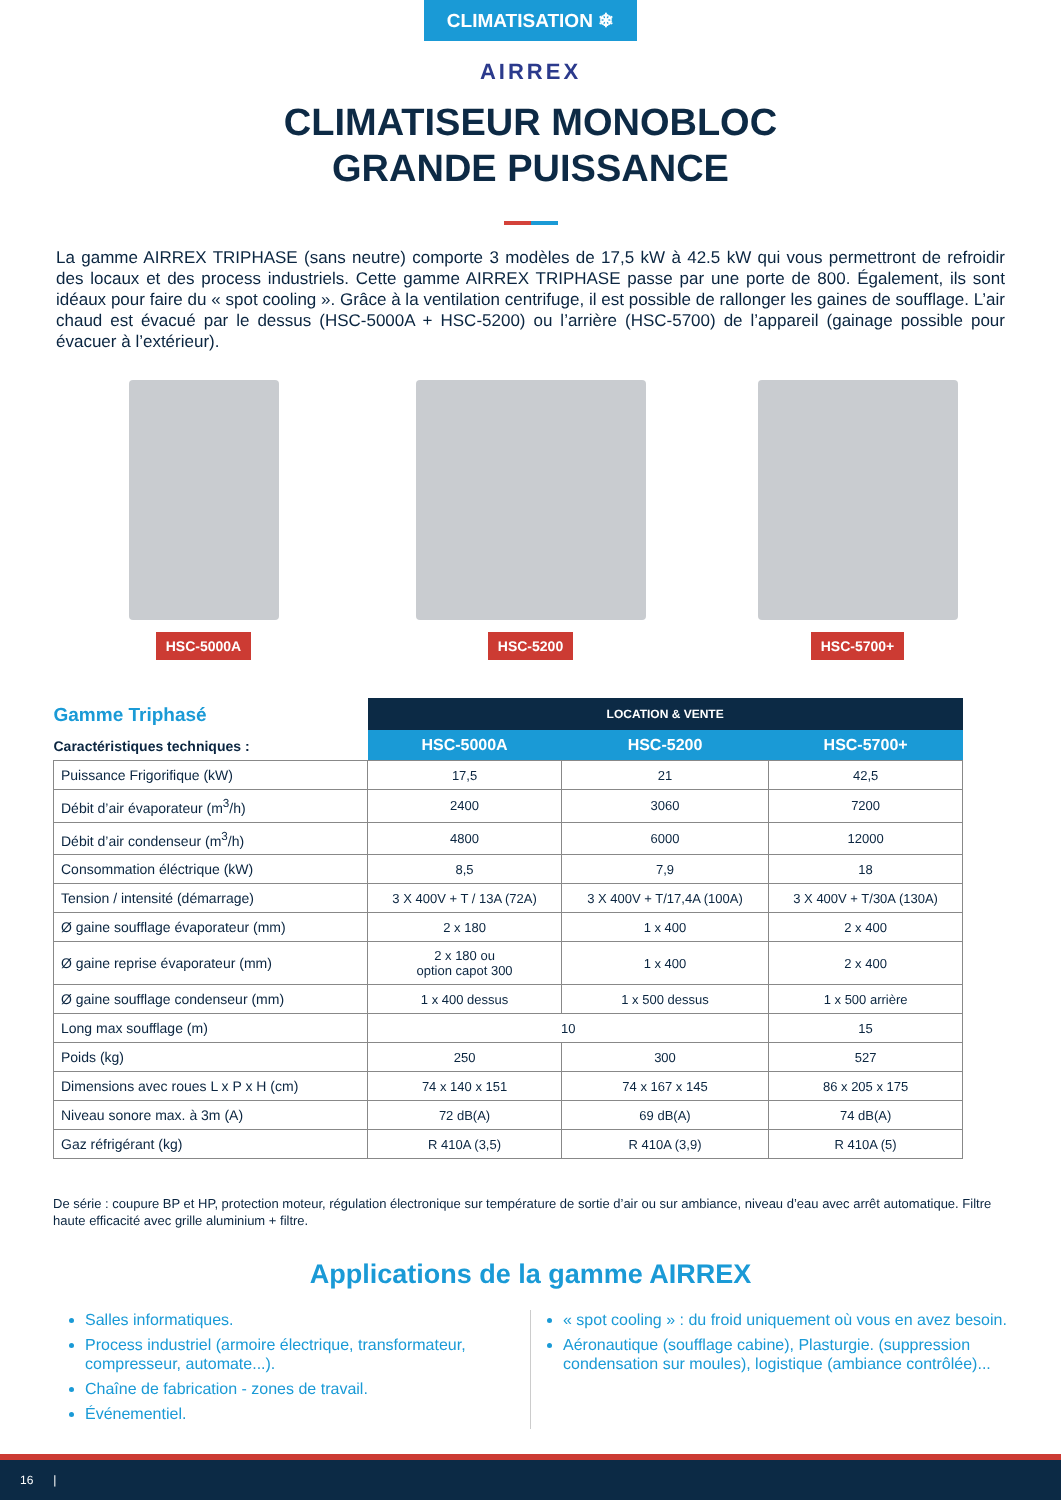CLIMATISATION ❄
AIRREX
CLIMATISEUR MONOBLOC
GRANDE PUISSANCE
La gamme AIRREX TRIPHASE (sans neutre) comporte 3 modèles de 17,5 kW à 42.5 kW qui vous permettront de refroidir des locaux et des process industriels. Cette gamme AIRREX TRIPHASE passe par une porte de 800. Également, ils sont idéaux pour faire du « spot cooling ». Grâce à la ventilation centrifuge, il est possible de rallonger les gaines de soufflage. L’air chaud est évacué par le dessus (HSC-5000A + HSC-5200) ou l’arrière (HSC-5700) de l’appareil (gainage possible pour évacuer à l’extérieur).
HSC-5000A HSC-5200 HSC-5700+
| Gamme Triphasé Caractéristiques techniques : | LOCATION & VENTE | | |
| | HSC-5000A | HSC-5200 | HSC-5700+ |
| Puissance Frigorifique (kW) | 17,5 | 21 | 42,5 |
| Débit d’air évaporateur (m<sup>3</sup>/h) | 2400 | 3060 | 7200 |
| Débit d’air condenseur (m<sup>3</sup>/h) | 4800 | 6000 | 12000 |
| Consommation éléctrique (kW) | 8,5 | 7,9 | 18 |
| Tension / intensité (démarrage) | 3 X 400V + T / 13A (72A) | 3 X 400V + T/17,4A (100A) | 3 X 400V + T/30A (130A) |
| Ø gaine soufflage évaporateur (mm) | 2 x 180 | 1 x 400 | 2 x 400 |
| Ø gaine reprise évaporateur (mm) | 2 x 180 ou option capot 300 | 1 x 400 | 2 x 400 |
| Ø gaine soufflage condenseur (mm) | 1 x 400 dessus | 1 x 500 dessus | 1 x 500 arrière |
| Long max soufflage (m) | 10 | | 15 |
| Poids (kg) | 250 | 300 | 527 |
| Dimensions avec roues L x P x H (cm) | 74 x 140 x 151 | 74 x 167 x 145 | 86 x 205 x 175 |
| Niveau sonore max. à 3m (A) | 72 dB(A) | 69 dB(A) | 74 dB(A) |
| Gaz réfrigérant (kg) | R 410A (3,5) | R 410A (3,9) | R 410A (5) |
De série : coupure BP et HP, protection moteur, régulation électronique sur température de sortie d’air ou sur ambiance, niveau d’eau avec arrêt automatique. Filtre haute efficacité avec grille aluminium + filtre.
Applications de la gamme AIRREX
Salles informatiques.
Process industriel (armoire électrique, transformateur, compresseur, automate...).
Chaîne de fabrication - zones de travail.
Événementiel.
« spot cooling » : du froid uniquement où vous en avez besoin.
Aéronautique (soufflage cabine), Plasturgie. (suppression condensation sur moules), logistique (ambiance contrôlée)...
16 |